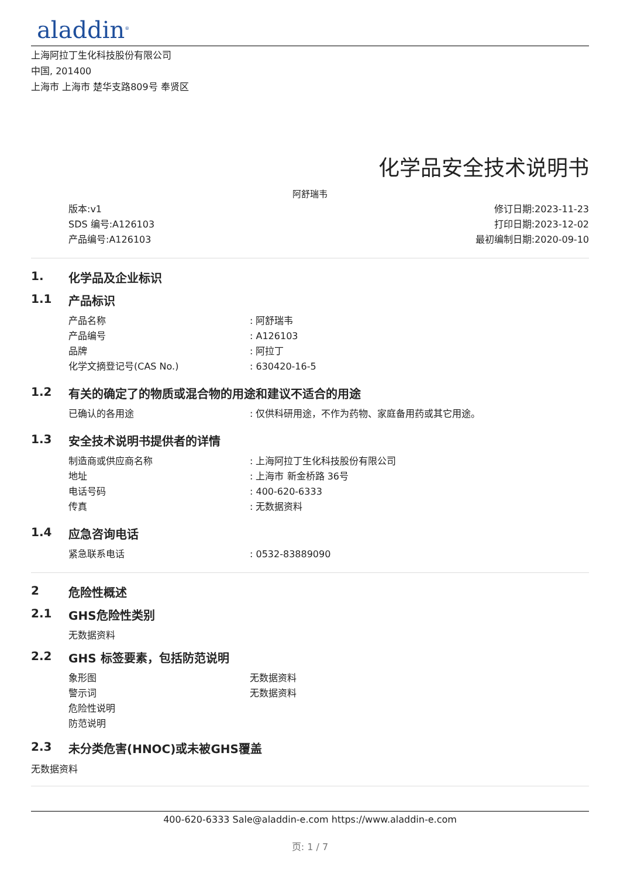aladdin<sup>®</sup>
上海阿拉丁生化科技股份有限公司
中国, 201400
上海市 上海市 楚华支路809号 奉贤区
化学品安全技术说明书
阿舒瑞韦
版本:v1
SDS 编号:A126103
产品编号:A126103
修订日期:2023-11-23
打印日期:2023-12-02
最初编制日期:2020-09-10
1. 化学品及企业标识
1.1 产品标识
产品名称: 阿舒瑞韦
产品编号: A126103
品牌: 阿拉丁
化学文摘登记号(CAS No.): 630420-16-5
1.2 有关的确定了的物质或混合物的用途和建议不适合的用途
已确认的各用途: 仅供科研用途，不作为药物、家庭备用药或其它用途。
1.3 安全技术说明书提供者的详情
制造商或供应商名称: 上海阿拉丁生化科技股份有限公司
地址: 上海市 新金桥路 36号
电话号码: 400-620-6333
传真: 无数据资料
1.4 应急咨询电话
紧急联系电话: 0532-83889090
2 危险性概述
2.1 GHS危险性类别
无数据资料
2.2 GHS 标签要素，包括防范说明
象形图 无数据资料
警示词 无数据资料
危险性说明
防范说明
2.3 未分类危害(HNOC)或未被GHS覆盖
无数据资料
400-620-6333 Sale@aladdin-e.com https://www.aladdin-e.com
页: 1 / 7